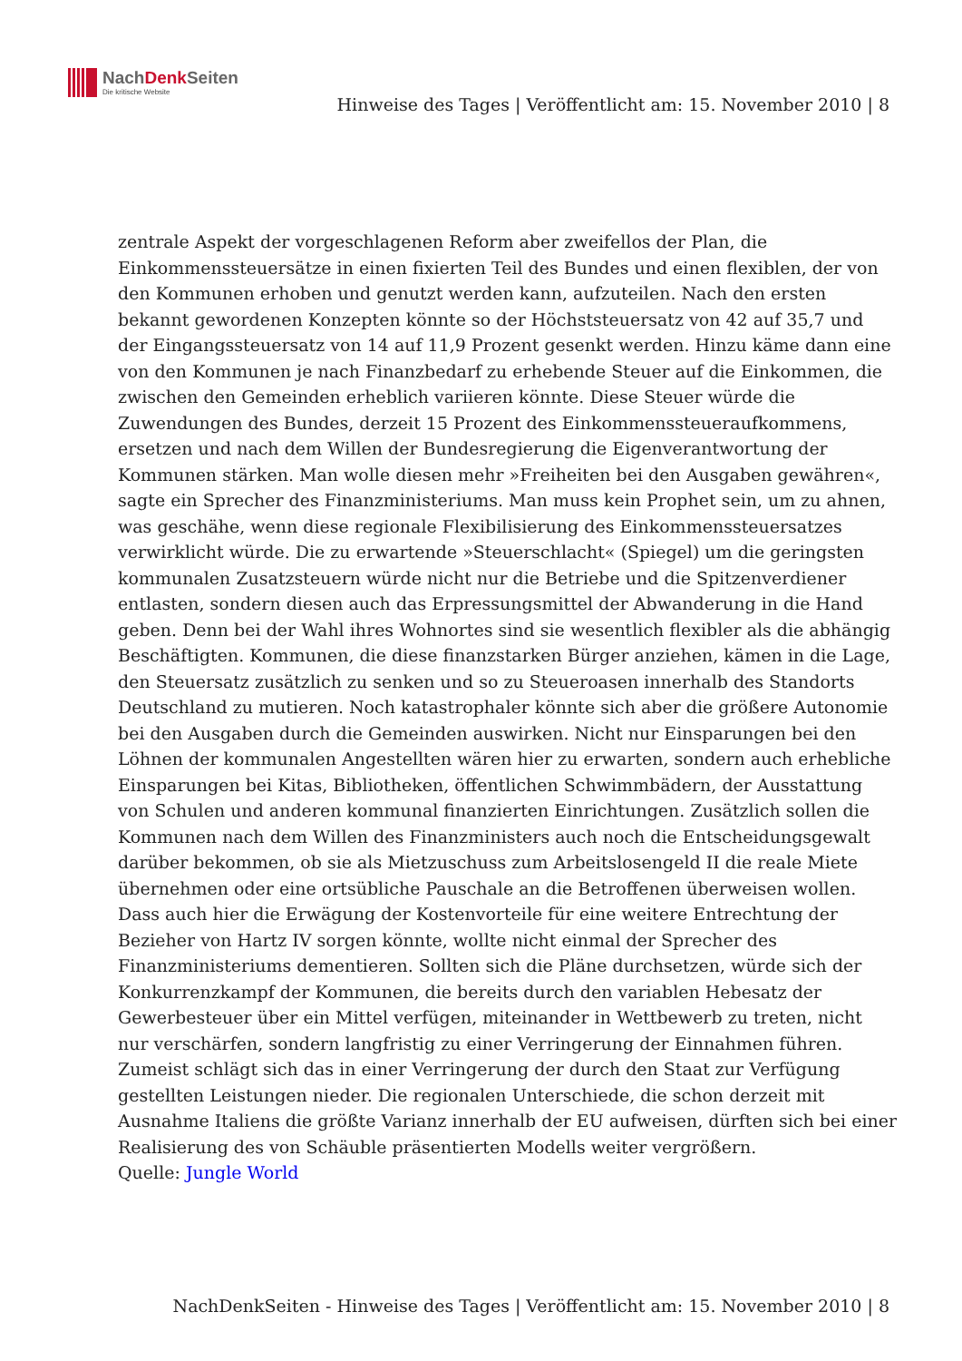NachDenk Seiten
Die kritische Website
Hinweise des Tages | Veröffentlicht am: 15. November 2010 | 8
zentrale Aspekt der vorgeschlagenen Reform aber zweifellos der Plan, die Einkommenssteuersätze in einen fixierten Teil des Bundes und einen flexiblen, der von den Kommunen erhoben und genutzt werden kann, aufzuteilen. Nach den ersten bekannt gewordenen Konzepten könnte so der Höchststeuersatz von 42 auf 35,7 und der Eingangssteuersatz von 14 auf 11,9 Prozent gesenkt werden. Hinzu käme dann eine von den Kommunen je nach Finanzbedarf zu erhebende Steuer auf die Einkommen, die zwischen den Gemeinden erheblich variieren könnte. Diese Steuer würde die Zuwendungen des Bundes, derzeit 15 Prozent des Einkommenssteueraufkommens, ersetzen und nach dem Willen der Bundesregierung die Eigenverantwortung der Kommunen stärken. Man wolle diesen mehr »Freiheiten bei den Ausgaben gewähren«, sagte ein Sprecher des Finanzministeriums. Man muss kein Prophet sein, um zu ahnen, was geschähe, wenn diese regionale Flexibilisierung des Einkommenssteuersatzes verwirklicht würde. Die zu erwartende »Steuerschlacht« (Spiegel) um die geringsten kommunalen Zusatzsteuern würde nicht nur die Betriebe und die Spitzenverdiener entlasten, sondern diesen auch das Erpressungsmittel der Abwanderung in die Hand geben. Denn bei der Wahl ihres Wohnortes sind sie wesentlich flexibler als die abhängig Beschäftigten. Kommunen, die diese finanzstarken Bürger anziehen, kämen in die Lage, den Steuersatz zusätzlich zu senken und so zu Steueroasen innerhalb des Standorts Deutschland zu mutieren. Noch katastrophaler könnte sich aber die größere Autonomie bei den Ausgaben durch die Gemeinden auswirken. Nicht nur Einsparungen bei den Löhnen der kommunalen Angestellten wären hier zu erwarten, sondern auch erhebliche Einsparungen bei Kitas, Bibliotheken, öffentlichen Schwimmbädern, der Ausstattung von Schulen und anderen kommunal finanzierten Einrichtungen. Zusätzlich sollen die Kommunen nach dem Willen des Finanzministers auch noch die Entscheidungsgewalt darüber bekommen, ob sie als Mietzuschuss zum Arbeitslosengeld II die reale Miete übernehmen oder eine ortsübliche Pauschale an die Betroffenen überweisen wollen. Dass auch hier die Erwägung der Kostenvorteile für eine weitere Entrechtung der Bezieher von Hartz IV sorgen könnte, wollte nicht einmal der Sprecher des Finanzministeriums dementieren. Sollten sich die Pläne durchsetzen, würde sich der Konkurrenzkampf der Kommunen, die bereits durch den variablen Hebesatz der Gewerbesteuer über ein Mittel verfügen, miteinander in Wettbewerb zu treten, nicht nur verschärfen, sondern langfristig zu einer Verringerung der Einnahmen führen. Zumeist schlägt sich das in einer Verringerung der durch den Staat zur Verfügung gestellten Leistungen nieder. Die regionalen Unterschiede, die schon derzeit mit Ausnahme Italiens die größte Varianz innerhalb der EU aufweisen, dürften sich bei einer Realisierung des von Schäuble präsentierten Modells weiter vergrößern.
Quelle: Jungle World
NachDenkSeiten - Hinweise des Tages | Veröffentlicht am: 15. November 2010 | 8